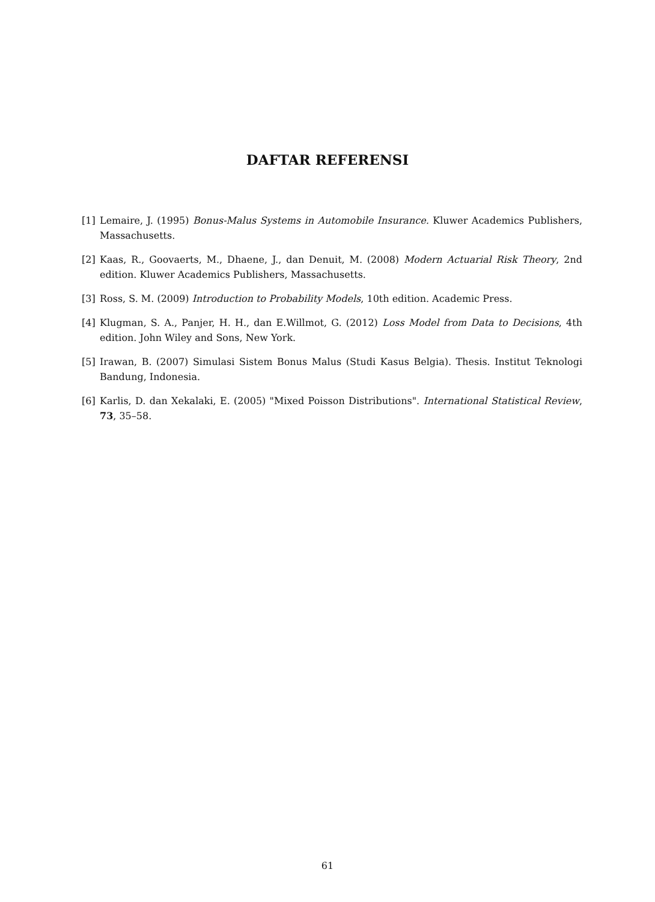DAFTAR REFERENSI
[1] Lemaire, J. (1995) Bonus-Malus Systems in Automobile Insurance. Kluwer Academics Publishers, Massachusetts.
[2] Kaas, R., Goovaerts, M., Dhaene, J., dan Denuit, M. (2008) Modern Actuarial Risk Theory, 2nd edition. Kluwer Academics Publishers, Massachusetts.
[3] Ross, S. M. (2009) Introduction to Probability Models, 10th edition. Academic Press.
[4] Klugman, S. A., Panjer, H. H., dan E.Willmot, G. (2012) Loss Model from Data to Decisions, 4th edition. John Wiley and Sons, New York.
[5] Irawan, B. (2007) Simulasi Sistem Bonus Malus (Studi Kasus Belgia). Thesis. Institut Teknologi Bandung, Indonesia.
[6] Karlis, D. dan Xekalaki, E. (2005) "Mixed Poisson Distributions". International Statistical Review, 73, 35–58.
61